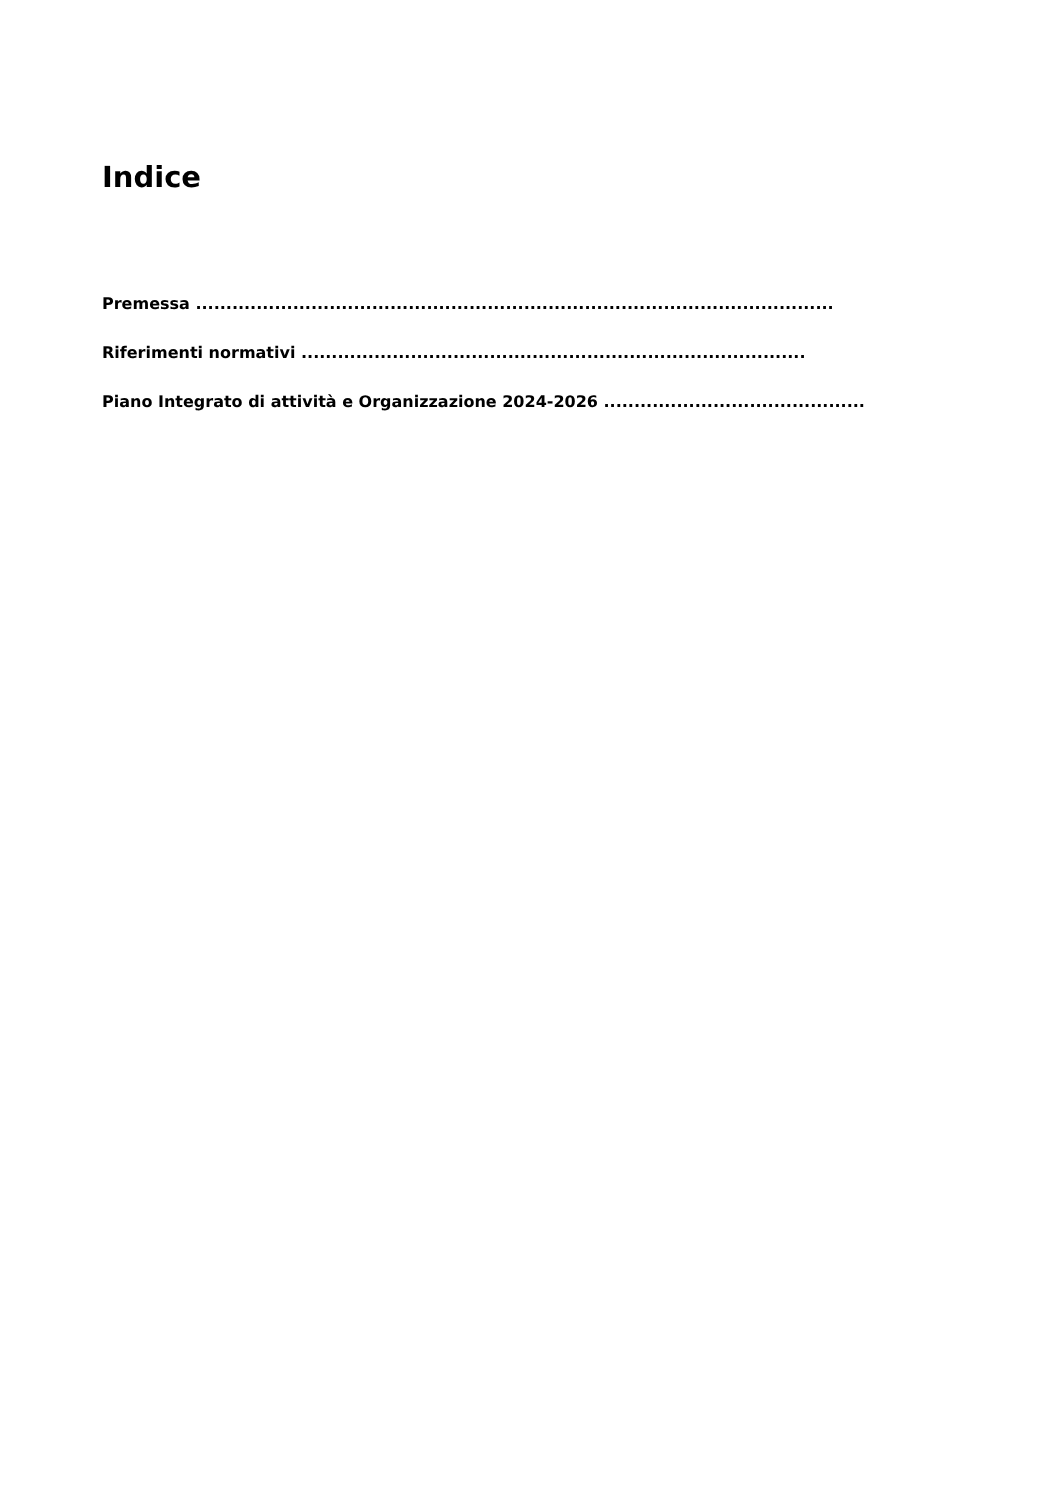Indice
Premessa .........................................................................................................
Riferimenti normativi ...................................................................................
Piano Integrato di attività e Organizzazione 2024-2026 ...........................................